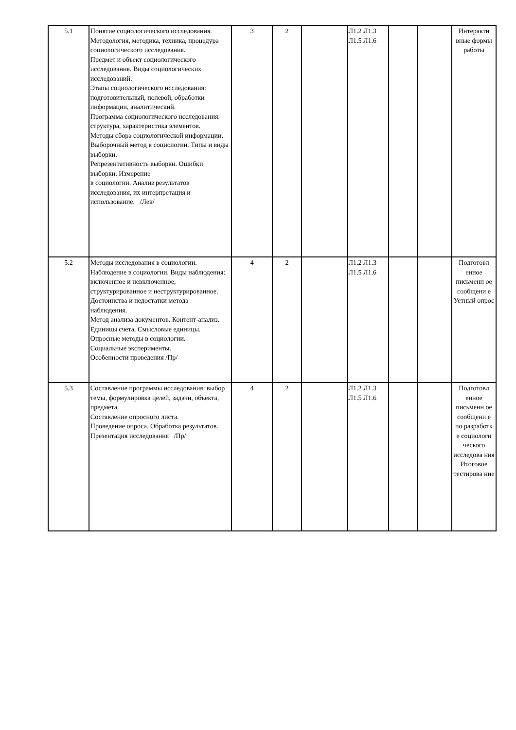| 5.1 | Понятие социологического исследования. Методология, методика, техника, процедура социологического исследования. Предмет и объект социологического исследования. Виды социологических исследований. Этапы социологического исследования: подготовительный, полевой, обработки информации, аналитический. Программа социологического исследования: структура, характеристика элементов. Методы сбора социологической информации. Выборочный метод в социологии. Типы и виды выборки. Репрезентативность выборки. Ошибки выборки. Измерение в социологии. Анализ результатов исследования, их интерпретация и использование. /Лек/ | 3 | 2 | | Л1.2 Л1.3 Л1.5 Л1.6 | | | Интеракти вные формы работы |
| 5.2 | Методы исследования в социологии. Наблюдение в социологии. Виды наблюдения: включенное и невключенное, структурированное и неструктурированное. Достоинства и недостатки метода наблюдения. Метод анализа документов. Контент-анализ. Единицы счета. Смысловые единицы. Опросные методы в социологии. Социальные эксперименты. Особенности проведения /Пр/ | 4 | 2 | | Л1.2 Л1.3 Л1.5 Л1.6 | | | Подготовл енное письменн ое сообщени е Устный опрос |
| 5.3 | Составление программы исследования: выбор темы, формулировка целей, задачи, объекта, предмета. Составление опросного листа. Проведение опроса. Обработка результатов. Презентация исследования /Пр/ | 4 | 2 | | Л1.2 Л1.3 Л1.5 Л1.6 | | | Подготовл енное письменн ое сообщени е по разработк е социологи ческого исследова ния Итоговое тестирова ние |